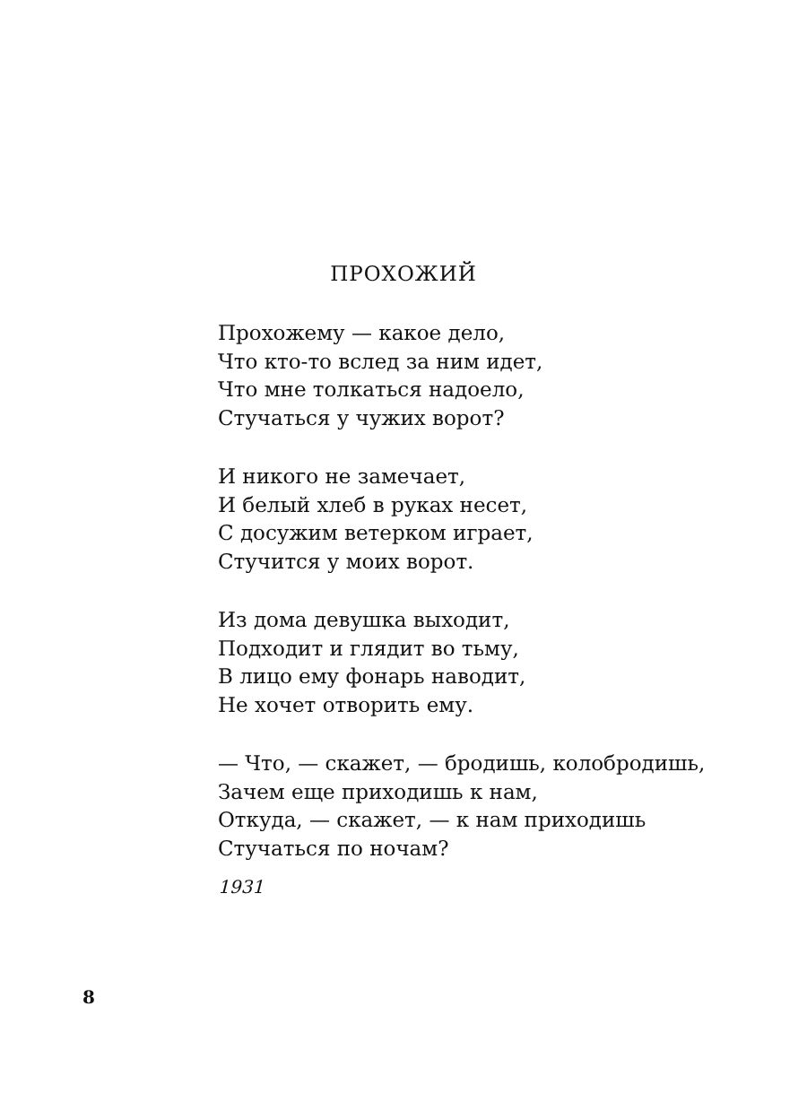ПРОХОЖИЙ
Прохожему — какое дело,
Что кто-то вслед за ним идет,
Что мне толкаться надоело,
Стучаться у чужих ворот?
И никого не замечает,
И белый хлеб в руках несет,
С досужим ветерком играет,
Стучится у моих ворот.
Из дома девушка выходит,
Подходит и глядит во тьму,
В лицо ему фонарь наводит,
Не хочет отворить ему.
— Что, — скажет, — бродишь, колобродишь,
Зачем еще приходишь к нам,
Откуда, — скажет, — к нам приходишь
Стучаться по ночам?
1931
8